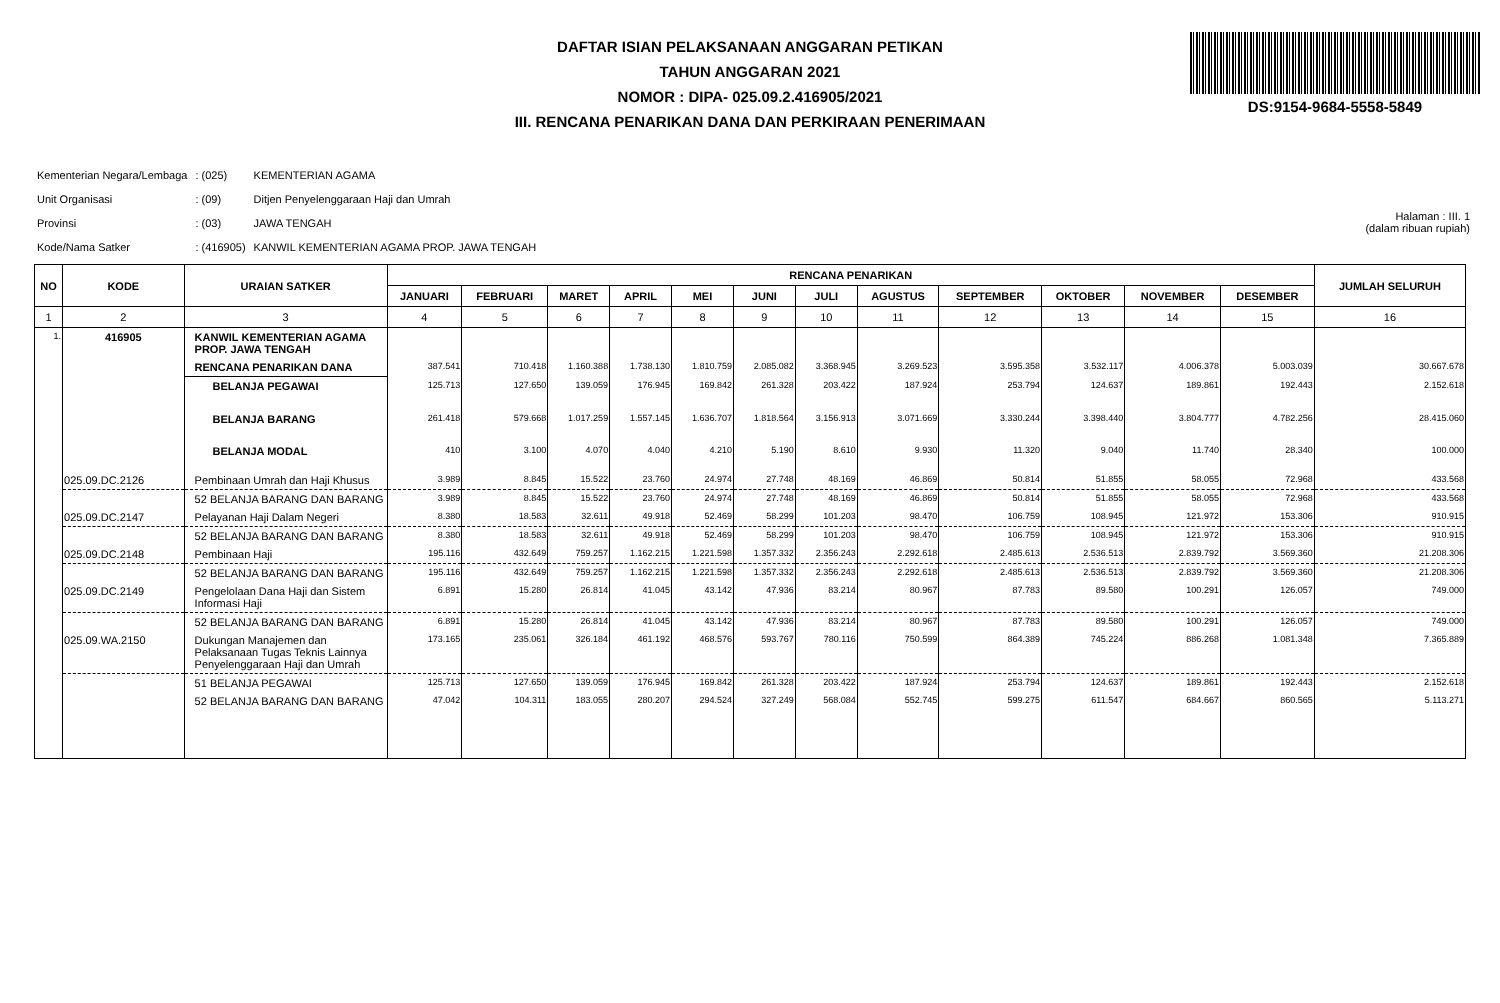DAFTAR ISIAN PELAKSANAAN ANGGARAN PETIKAN
TAHUN ANGGARAN 2021
NOMOR : DIPA- 025.09.2.416905/2021
III. RENCANA PENARIKAN DANA DAN PERKIRAAN PENERIMAAN
DS:9154-9684-5558-5849
| Kementerian Negara/Lembaga | : (025) | KEMENTERIAN AGAMA |
| Unit Organisasi | : (09) | Ditjen Penyelenggaraan Haji dan Umrah |
| Provinsi | : (03) | JAWA TENGAH |
| Kode/Nama Satker | : (416905) | KANWIL KEMENTERIAN AGAMA PROP. JAWA TENGAH |
Halaman : III. 1
(dalam ribuan rupiah)
| NO | KODE | URAIAN SATKER | RENCANA PENARIKAN | | | | | | | | | | | | JUMLAH SELURUH |
| --- | --- | --- | --- | --- | --- | --- | --- | --- | --- | --- | --- | --- | --- | --- | --- |
| | | | JANUARI | FEBRUARI | MARET | APRIL | MEI | JUNI | JULI | AGUSTUS | SEPTEMBER | OKTOBER | NOVEMBER | DESEMBER | |
| 1 | 2 | 3 | 4 | 5 | 6 | 7 | 8 | 9 | 10 | 11 | 12 | 13 | 14 | 15 | 16 |
| 1. | 416905 | KANWIL KEMENTERIAN AGAMA PROP. JAWA TENGAH | | | | | | | | | | | | | |
| | | RENCANA PENARIKAN DANA | 387.541 | 710.418 | 1.160.388 | 1.738.130 | 1.810.759 | 2.085.082 | 3.368.945 | 3.269.523 | 3.595.358 | 3.532.117 | 4.006.378 | 5.003.039 | 30.667.678 |
| | | BELANJA PEGAWAI | 125.713 | 127.650 | 139.059 | 176.945 | 169.842 | 261.328 | 203.422 | 187.924 | 253.794 | 124.637 | 189.861 | 192.443 | 2.152.618 |
| | | BELANJA BARANG | 261.418 | 579.668 | 1.017.259 | 1.557.145 | 1.636.707 | 1.818.564 | 3.156.913 | 3.071.669 | 3.330.244 | 3.398.440 | 3.804.777 | 4.782.256 | 28.415.060 |
| | | BELANJA MODAL | 410 | 3.100 | 4.070 | 4.040 | 4.210 | 5.190 | 8.610 | 9.930 | 11.320 | 9.040 | 11.740 | 28.340 | 100.000 |
| | 025.09.DC.2126 | Pembinaan Umrah dan Haji Khusus | 3.989 | 8.845 | 15.522 | 23.760 | 24.974 | 27.748 | 48.169 | 46.869 | 50.814 | 51.855 | 58.055 | 72.968 | 433.568 |
| | | 52 BELANJA BARANG DAN BARANG | 3.989 | 8.845 | 15.522 | 23.760 | 24.974 | 27.748 | 48.169 | 46.869 | 50.814 | 51.855 | 58.055 | 72.968 | 433.568 |
| | 025.09.DC.2147 | Pelayanan Haji Dalam Negeri | 8.380 | 18.583 | 32.611 | 49.918 | 52.469 | 58.299 | 101.203 | 98.470 | 106.759 | 108.945 | 121.972 | 153.306 | 910.915 |
| | | 52 BELANJA BARANG DAN BARANG | 8.380 | 18.583 | 32.611 | 49.918 | 52.469 | 58.299 | 101.203 | 98.470 | 106.759 | 108.945 | 121.972 | 153.306 | 910.915 |
| | 025.09.DC.2148 | Pembinaan Haji | 195.116 | 432.649 | 759.257 | 1.162.215 | 1.221.598 | 1.357.332 | 2.356.243 | 2.292.618 | 2.485.613 | 2.536.513 | 2.839.792 | 3.569.360 | 21.208.306 |
| | | 52 BELANJA BARANG DAN BARANG | 195.116 | 432.649 | 759.257 | 1.162.215 | 1.221.598 | 1.357.332 | 2.356.243 | 2.292.618 | 2.485.613 | 2.536.513 | 2.839.792 | 3.569.360 | 21.208.306 |
| | 025.09.DC.2149 | Pengelolaan Dana Haji dan Sistem Informasi Haji | 6.891 | 15.280 | 26.814 | 41.045 | 43.142 | 47.936 | 83.214 | 80.967 | 87.783 | 89.580 | 100.291 | 126.057 | 749.000 |
| | | 52 BELANJA BARANG DAN BARANG | 6.891 | 15.280 | 26.814 | 41.045 | 43.142 | 47.936 | 83.214 | 80.967 | 87.783 | 89.580 | 100.291 | 126.057 | 749.000 |
| | 025.09.WA.2150 | Dukungan Manajemen dan Pelaksanaan Tugas Teknis Lainnya Penyelenggaraan Haji dan Umrah | 173.165 | 235.061 | 326.184 | 461.192 | 468.576 | 593.767 | 780.116 | 750.599 | 864.389 | 745.224 | 886.268 | 1.081.348 | 7.365.889 |
| | | 51 BELANJA PEGAWAI | 125.713 | 127.650 | 139.059 | 176.945 | 169.842 | 261.328 | 203.422 | 187.924 | 253.794 | 124.637 | 189.861 | 192.443 | 2.152.618 |
| | | 52 BELANJA BARANG DAN BARANG | 47.042 | 104.311 | 183.055 | 280.207 | 294.524 | 327.249 | 568.084 | 552.745 | 599.275 | 611.547 | 684.667 | 860.565 | 5.113.271 |